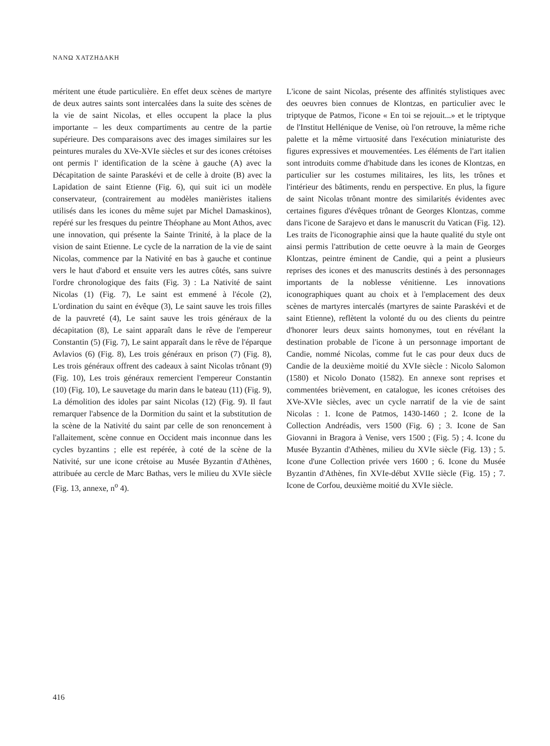ΝΑΝΩ ΧΑΤΖΗΔΑΚΗ
méritent une étude particulière. En effet deux scènes de martyre de deux autres saints sont intercalées dans la suite des scènes de la vie de saint Nicolas, et elles occupent la place la plus importante – les deux compartiments au centre de la partie supérieure. Des comparaisons avec des images similaires sur les peintures murales du XVe-XVIe siècles et sur des icones crétoises ont permis l' identification de la scène à gauche (A) avec la Décapitation de sainte Paraskévi et de celle à droite (B) avec la Lapidation de saint Etienne (Fig. 6), qui suit ici un modèle conservateur, (contrairement au modèles manièristes italiens utilisés dans les icones du même sujet par Michel Damaskinos), repéré sur les fresques du peintre Théophane au Mont Athos, avec une innovation, qui présente la Sainte Trinité, à la place de la vision de saint Etienne. Le cycle de la narration de la vie de saint Nicolas, commence par la Nativité en bas à gauche et continue vers le haut d'abord et ensuite vers les autres côtés, sans suivre l'ordre chronologique des faits (Fig. 3) : La Nativité de saint Nicolas (1) (Fig. 7), Le saint est emmené à l'école (2), L'ordination du saint en évêque (3), Le saint sauve les trois filles de la pauvreté (4), Le saint sauve les trois généraux de la décapitation (8), Le saint apparaît dans le rêve de l'empereur Constantin (5) (Fig. 7), Le saint apparaît dans le rêve de l'éparque Avlavios (6) (Fig. 8), Les trois généraux en prison (7) (Fig. 8), Les trois généraux offrent des cadeaux à saint Nicolas trônant (9) (Fig. 10), Les trois généraux remercient l'empereur Constantin (10) (Fig. 10), Le sauvetage du marin dans le bateau (11) (Fig. 9), La démolition des idoles par saint Nicolas (12) (Fig. 9). Il faut remarquer l'absence de la Dormition du saint et la substitution de la scène de la Nativité du saint par celle de son renoncement à l'allaitement, scène connue en Occident mais inconnue dans les cycles byzantins ; elle est repérée, à coté de la scène de la Nativité, sur une icone crétoise au Musée Byzantin d'Athènes, attribuée au cercle de Marc Bathas, vers le milieu du XVIe siècle (Fig. 13, annexe, n<sup>o</sup> 4).
L'icone de saint Nicolas, présente des affinités stylistiques avec des oeuvres bien connues de Klontzas, en particulier avec le triptyque de Patmos, l'icone « En toi se rejouit...» et le triptyque de l'Institut Hellénique de Venise, où l'on retrouve, la même riche palette et la même virtuosité dans l'exécution miniaturiste des figures expressives et mouvementées. Les éléments de l'art italien sont introduits comme d'habitude dans les icones de Klontzas, en particulier sur les costumes militaires, les lits, les trônes et l'intérieur des bâtiments, rendu en perspective. En plus, la figure de saint Nicolas trônant montre des similarités évidentes avec certaines figures d'évêques trônant de Georges Klontzas, comme dans l'icone de Sarajevo et dans le manuscrit du Vatican (Fig. 12). Les traits de l'iconographie ainsi que la haute qualité du style ont ainsi permis l'attribution de cette oeuvre à la main de Georges Klontzas, peintre éminent de Candie, qui a peint a plusieurs reprises des icones et des manuscrits destinés à des personnages importants de la noblesse vénitienne. Les innovations iconographiques quant au choix et à l'emplacement des deux scènes de martyres intercalés (martyres de sainte Paraskévi et de saint Etienne), reflètent la volonté du ou des clients du peintre d'honorer leurs deux saints homonymes, tout en révélant la destination probable de l'icone à un personnage important de Candie, nommé Nicolas, comme fut le cas pour deux ducs de Candie de la deuxième moitié du XVIe siècle : Nicolo Salomon (1580) et Nicolo Donato (1582). En annexe sont reprises et commentées brièvement, en catalogue, les icones crétoises des XVe-XVIe siècles, avec un cycle narratif de la vie de saint Nicolas : 1. Icone de Patmos, 1430-1460 ; 2. Icone de la Collection Andréadis, vers 1500 (Fig. 6) ; 3. Icone de San Giovanni in Bragora à Venise, vers 1500 ; (Fig. 5) ; 4. Icone du Musée Byzantin d'Athènes, milieu du XVIe siècle (Fig. 13) ; 5. Icone d'une Collection privée vers 1600 ; 6. Icone du Musée Byzantin d'Athènes, fin XVIe-début XVIIe siècle (Fig. 15) ; 7. Icone de Corfou, deuxième moitié du XVIe siècle.
416